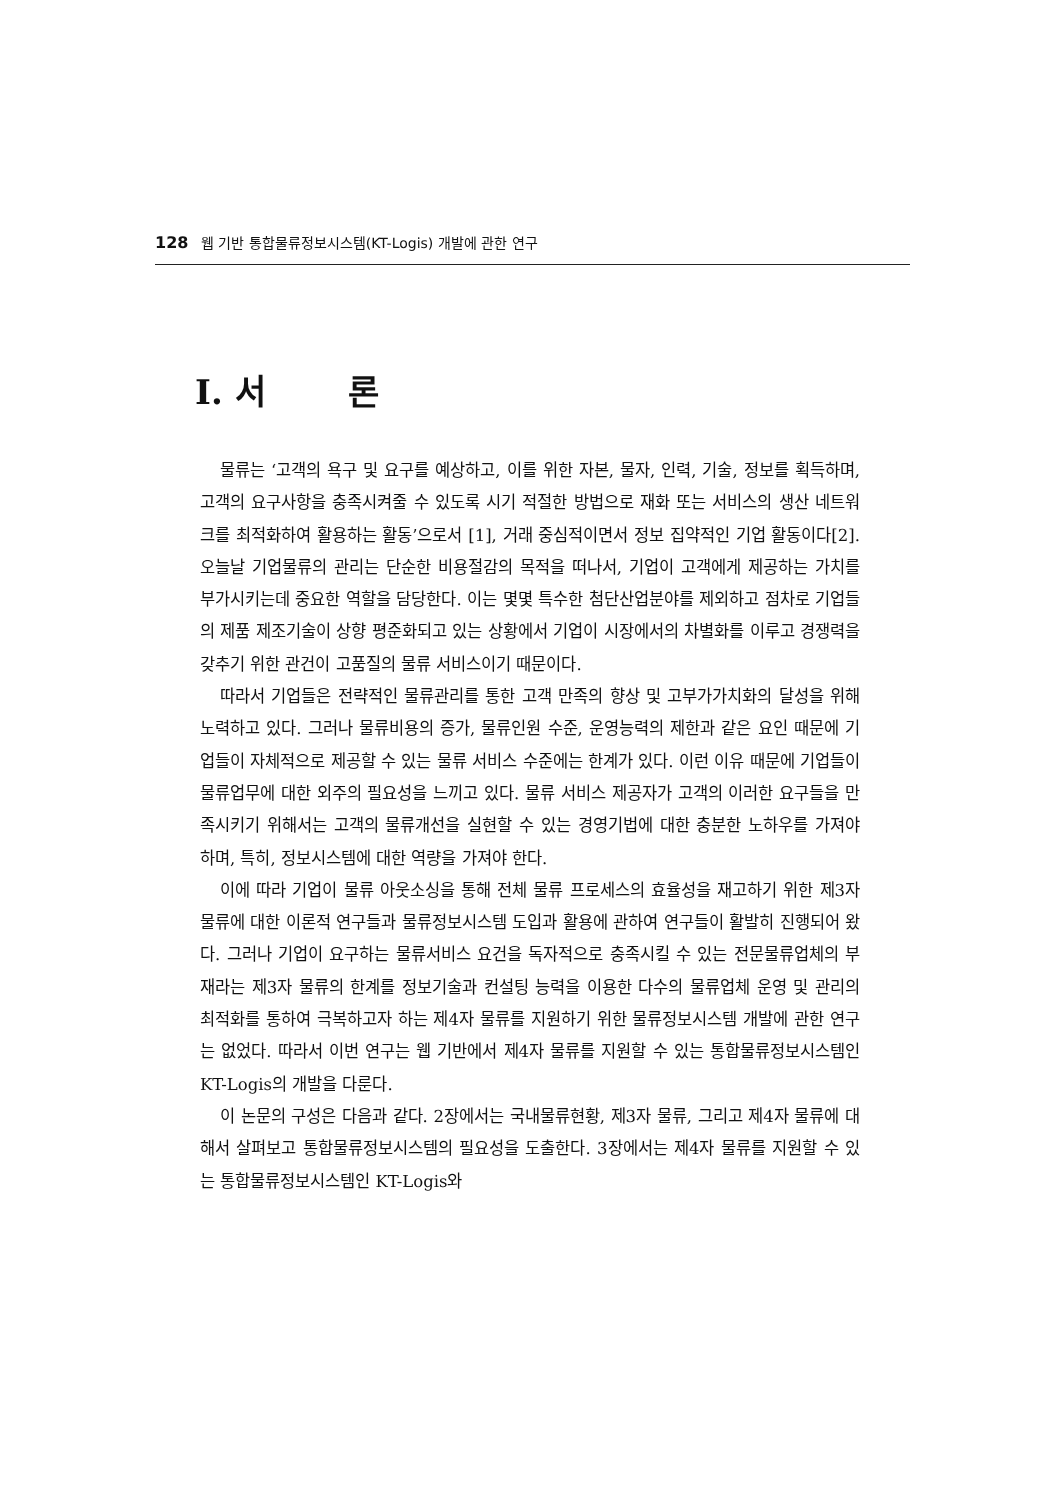128 웹 기반 통합물류정보시스템(KT-Logis) 개발에 관한 연구
I. 서 론
물류는 ‘고객의 욕구 및 요구를 예상하고, 이를 위한 자본, 물자, 인력, 기술, 정보를 획득하며, 고객의 요구사항을 충족시켜줄 수 있도록 시기 적절한 방법으로 재화 또는 서비스의 생산 네트워크를 최적화하여 활용하는 활동’으로서 [1], 거래 중심적이면서 정보 집약적인 기업 활동이다[2]. 오늘날 기업물류의 관리는 단순한 비용절감의 목적을 떠나서, 기업이 고객에게 제공하는 가치를 부가시키는데 중요한 역할을 담당한다. 이는 몇몇 특수한 첨단산업분야를 제외하고 점차로 기업들의 제품 제조기술이 상향 평준화되고 있는 상황에서 기업이 시장에서의 차별화를 이루고 경쟁력을 갖추기 위한 관건이 고품질의 물류 서비스이기 때문이다.
따라서 기업들은 전략적인 물류관리를 통한 고객 만족의 향상 및 고부가가치화의 달성을 위해 노력하고 있다. 그러나 물류비용의 증가, 물류인원 수준, 운영능력의 제한과 같은 요인 때문에 기업들이 자체적으로 제공할 수 있는 물류 서비스 수준에는 한계가 있다. 이런 이유 때문에 기업들이 물류업무에 대한 외주의 필요성을 느끼고 있다. 물류 서비스 제공자가 고객의 이러한 요구들을 만족시키기 위해서는 고객의 물류개선을 실현할 수 있는 경영기법에 대한 충분한 노하우를 가져야 하며, 특히, 정보시스템에 대한 역량을 가져야 한다.
이에 따라 기업이 물류 아웃소싱을 통해 전체 물류 프로세스의 효율성을 재고하기 위한 제3자 물류에 대한 이론적 연구들과 물류정보시스템 도입과 활용에 관하여 연구들이 활발히 진행되어 왔다. 그러나 기업이 요구하는 물류서비스 요건을 독자적으로 충족시킬 수 있는 전문물류업체의 부재라는 제3자 물류의 한계를 정보기술과 컨설팅 능력을 이용한 다수의 물류업체 운영 및 관리의 최적화를 통하여 극복하고자 하는 제4자 물류를 지원하기 위한 물류정보시스템 개발에 관한 연구는 없었다. 따라서 이번 연구는 웹 기반에서 제4자 물류를 지원할 수 있는 통합물류정보시스템인 KT-Logis의 개발을 다룬다.
이 논문의 구성은 다음과 같다. 2장에서는 국내물류현황, 제3자 물류, 그리고 제4자 물류에 대해서 살펴보고 통합물류정보시스템의 필요성을 도출한다. 3장에서는 제4자 물류를 지원할 수 있는 통합물류정보시스템인 KT-Logis와